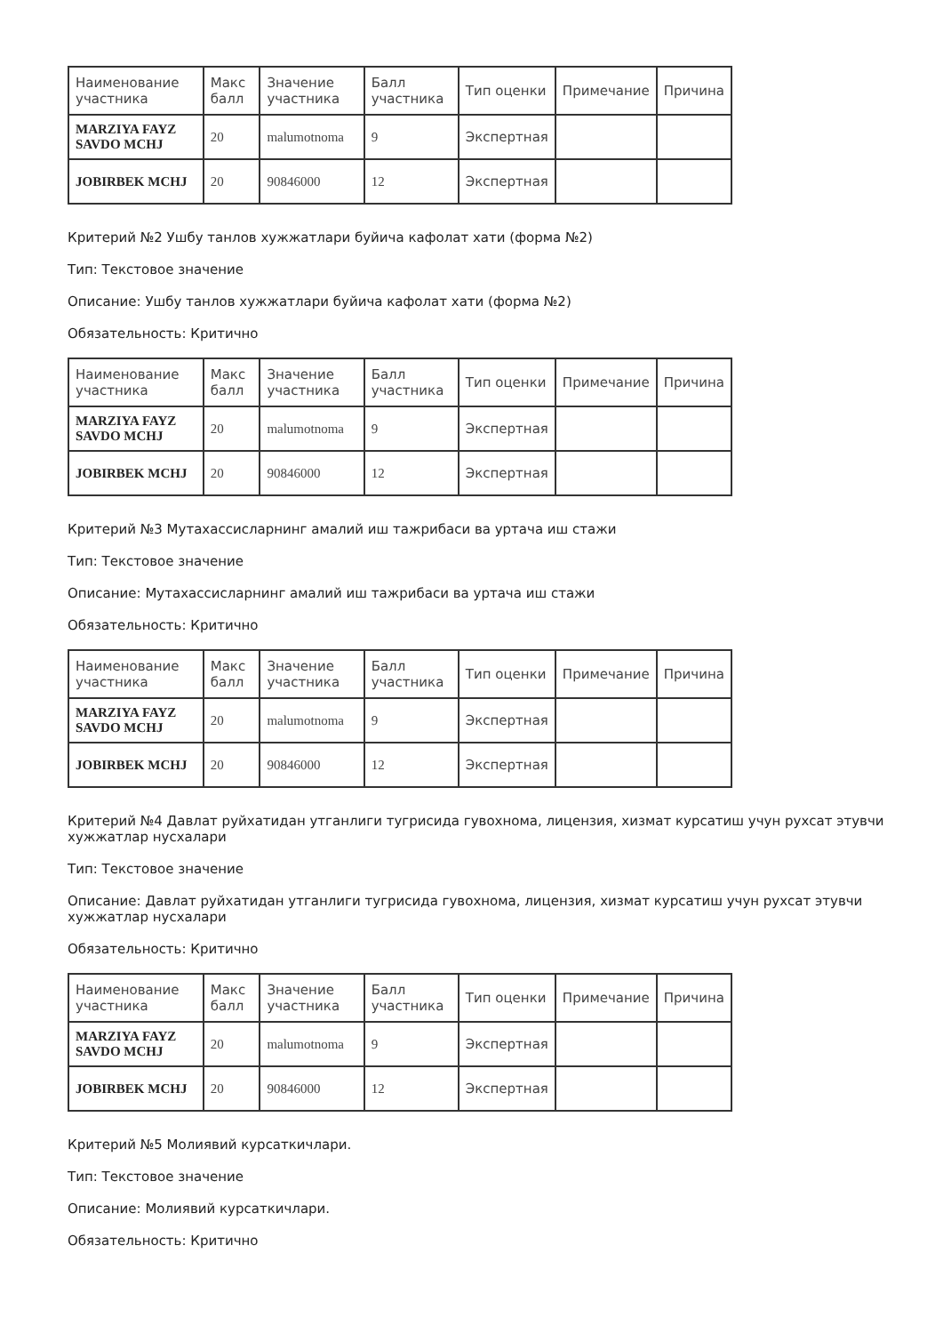| Наименование участника | Макс балл | Значение участника | Балл участника | Тип оценки | Примечание | Причина |
| --- | --- | --- | --- | --- | --- | --- |
| MARZIYA FAYZ SAVDO MCHJ | 20 | malumotnoma | 9 | Экспертная | | |
| JOBIRBEK MCHJ | 20 | 90846000 | 12 | Экспертная | | |
Критерий №2 Ушбу танлов хужжатлари буйича кафолат хати (форма №2)
Тип: Текстовое значение
Описание: Ушбу танлов хужжатлари буйича кафолат хати (форма №2)
Обязательность: Критично
| Наименование участника | Макс балл | Значение участника | Балл участника | Тип оценки | Примечание | Причина |
| --- | --- | --- | --- | --- | --- | --- |
| MARZIYA FAYZ SAVDO MCHJ | 20 | malumotnoma | 9 | Экспертная | | |
| JOBIRBEK MCHJ | 20 | 90846000 | 12 | Экспертная | | |
Критерий №3 Мутахассисларнинг амалий иш тажрибаси ва уртача иш стажи
Тип: Текстовое значение
Описание: Мутахассисларнинг амалий иш тажрибаси ва уртача иш стажи
Обязательность: Критично
| Наименование участника | Макс балл | Значение участника | Балл участника | Тип оценки | Примечание | Причина |
| --- | --- | --- | --- | --- | --- | --- |
| MARZIYA FAYZ SAVDO MCHJ | 20 | malumotnoma | 9 | Экспертная | | |
| JOBIRBEK MCHJ | 20 | 90846000 | 12 | Экспертная | | |
Критерий №4 Давлат руйхатидан утганлиги тугрисида гувохнома, лицензия, хизмат курсатиш учун рухсат этувчи хужжатлар нусхалари
Тип: Текстовое значение
Описание: Давлат руйхатидан утганлиги тугрисида гувохнома, лицензия, хизмат курсатиш учун рухсат этувчи хужжатлар нусхалари
Обязательность: Критично
| Наименование участника | Макс балл | Значение участника | Балл участника | Тип оценки | Примечание | Причина |
| --- | --- | --- | --- | --- | --- | --- |
| MARZIYA FAYZ SAVDO MCHJ | 20 | malumotnoma | 9 | Экспертная | | |
| JOBIRBEK MCHJ | 20 | 90846000 | 12 | Экспертная | | |
Критерий №5 Молиявий курсаткичлари.
Тип: Текстовое значение
Описание: Молиявий курсаткичлари.
Обязательность: Критично